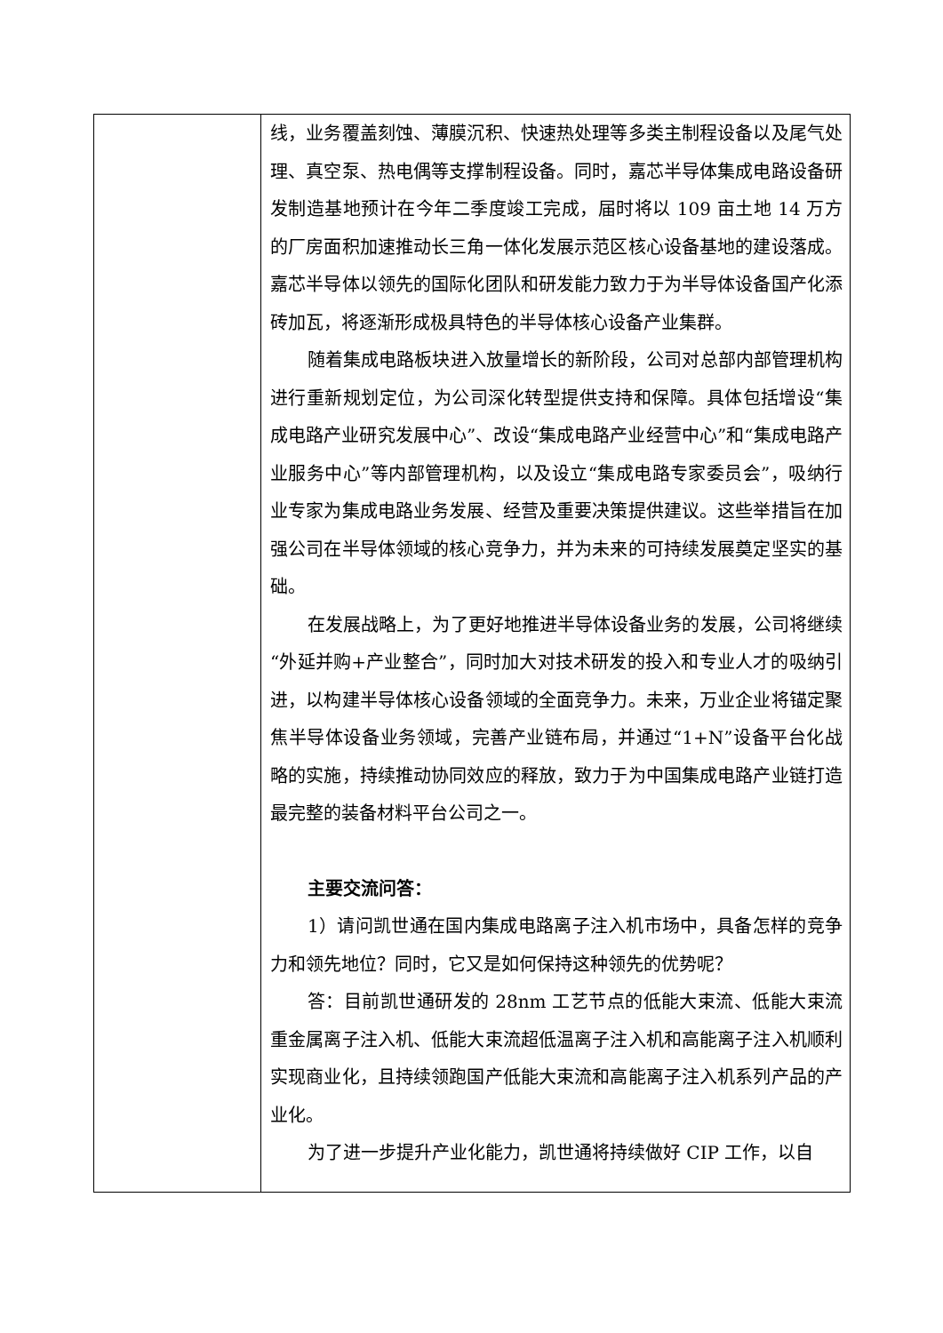| | 线，业务覆盖刻蚀、薄膜沉积、快速热处理等多类主制程设备以及尾气处理、真空泵、热电偶等支撑制程设备。同时，嘉芯半导体集成电路设备研发制造基地预计在今年二季度竣工完成，届时将以 109 亩土地 14 万方的厂房面积加速推动长三角一体化发展示范区核心设备基地的建设落成。嘉芯半导体以领先的国际化团队和研发能力致力于为半导体设备国产化添砖加瓦，将逐渐形成极具特色的半导体核心设备产业集群。 随着集成电路板块进入放量增长的新阶段，公司对总部内部管理机构进行重新规划定位，为公司深化转型提供支持和保障。具体包括增设“集成电路产业研究发展中心”、改设“集成电路产业经营中心”和“集成电路产业服务中心”等内部管理机构，以及设立“集成电路专家委员会”，吸纳行业专家为集成电路业务发展、经营及重要决策提供建议。这些举措旨在加强公司在半导体领域的核心竞争力，并为未来的可持续发展奠定坚实的基础。 在发展战略上，为了更好地推进半导体设备业务的发展，公司将继续“外延并购+产业整合”，同时加大对技术研发的投入和专业人才的吸纳引进，以构建半导体核心设备领域的全面竞争力。未来，万业企业将锚定聚焦半导体设备业务领域，完善产业链布局，并通过“1+N”设备平台化战略的实施，持续推动协同效应的释放，致力于为中国集成电路产业链打造最完整的装备材料平台公司之一。 主要交流问答： 1）请问凯世通在国内集成电路离子注入机市场中，具备怎样的竞争力和领先地位？同时，它又是如何保持这种领先的优势呢？ 答：目前凯世通研发的 28nm 工艺节点的低能大束流、低能大束流重金属离子注入机、低能大束流超低温离子注入机和高能离子注入机顺利实现商业化，且持续领跑国产低能大束流和高能离子注入机系列产品的产业化。 为了进一步提升产业化能力，凯世通将持续做好 CIP 工作，以自 |